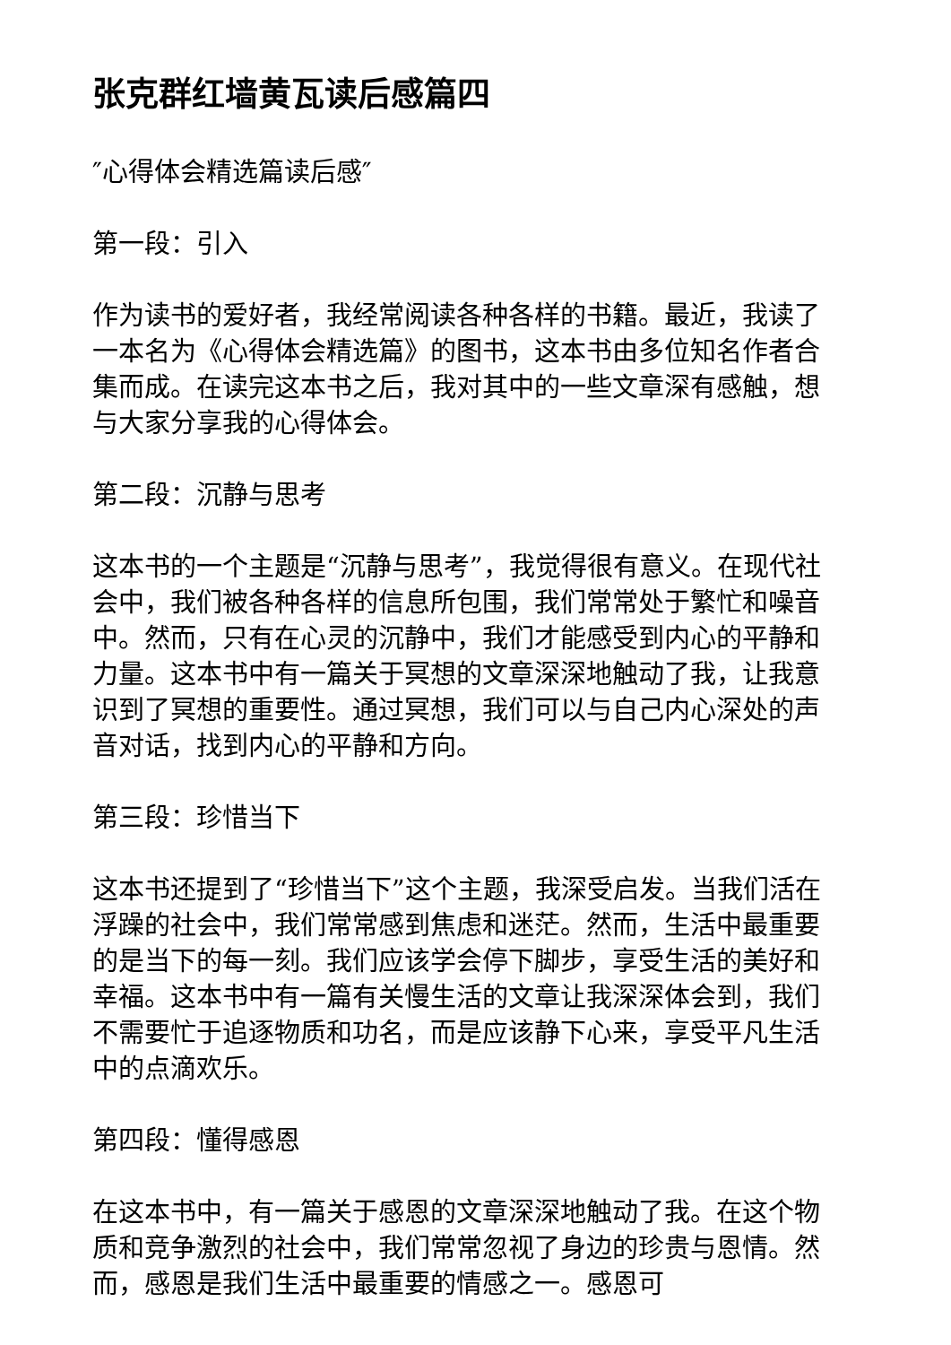张克群红墙黄瓦读后感篇四
″心得体会精选篇读后感″
第一段：引入
作为读书的爱好者，我经常阅读各种各样的书籍。最近，我读了一本名为《心得体会精选篇》的图书，这本书由多位知名作者合集而成。在读完这本书之后，我对其中的一些文章深有感触，想与大家分享我的心得体会。
第二段：沉静与思考
这本书的一个主题是“沉静与思考”，我觉得很有意义。在现代社会中，我们被各种各样的信息所包围，我们常常处于繁忙和噪音中。然而，只有在心灵的沉静中，我们才能感受到内心的平静和力量。这本书中有一篇关于冥想的文章深深地触动了我，让我意识到了冥想的重要性。通过冥想，我们可以与自己内心深处的声音对话，找到内心的平静和方向。
第三段：珍惜当下
这本书还提到了“珍惜当下”这个主题，我深受启发。当我们活在浮躁的社会中，我们常常感到焦虑和迷茫。然而，生活中最重要的是当下的每一刻。我们应该学会停下脚步，享受生活的美好和幸福。这本书中有一篇有关慢生活的文章让我深深体会到，我们不需要忙于追逐物质和功名，而是应该静下心来，享受平凡生活中的点滴欢乐。
第四段：懂得感恩
在这本书中，有一篇关于感恩的文章深深地触动了我。在这个物质和竞争激烈的社会中，我们常常忽视了身边的珍贵与恩情。然而，感恩是我们生活中最重要的情感之一。感恩可